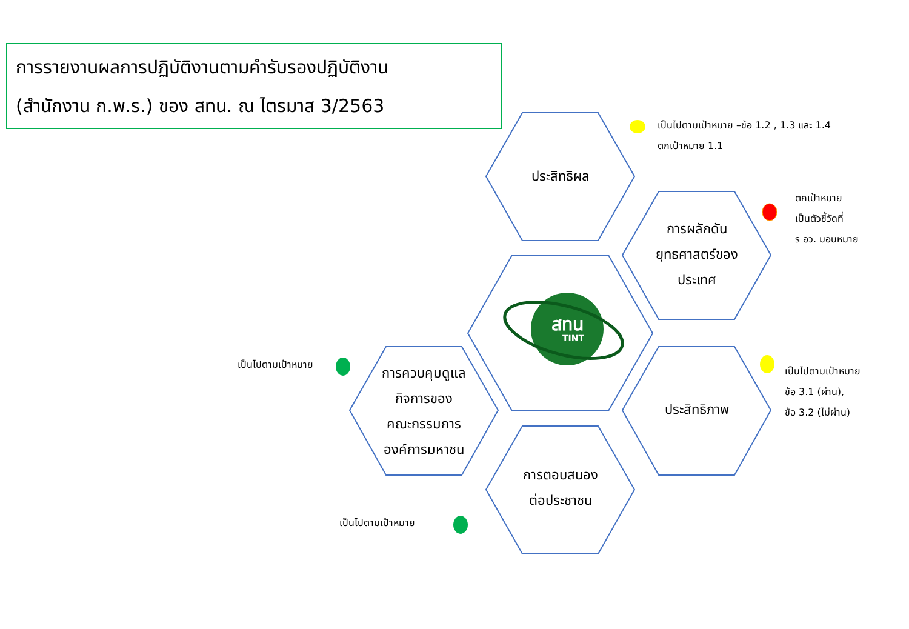การรายงานผลการปฏิบัติงานตามคำรับรองปฏิบัติงาน
(สำนักงาน ก.พ.ร.) ของ สทน. ณ ไตรมาส 3/2563
สทน
TINT
ประสิทธิผล
การผลักดัน
ยุทธศาสตร์ของ
ประเทศ
ประสิทธิภาพ
การควบคุมดูแล
กิจการของ
คณะกรรมการ
องค์การมหาชน
การตอบสนอง
ต่อประชาชน
เป็นไปตามเป้าหมาย –ข้อ 1.2 , 1.3 และ 1.4
ตกเป้าหมาย 1.1
ตกเป้าหมาย
เป็นตัวชี้วัดที่
ร อว. มอบหมาย
เป็นไปตามเป้าหมาย
ข้อ 3.1 (ผ่าน),
ข้อ 3.2 (ไม่ผ่าน)
เป็นไปตามเป้าหมาย
เป็นไปตามเป้าหมาย